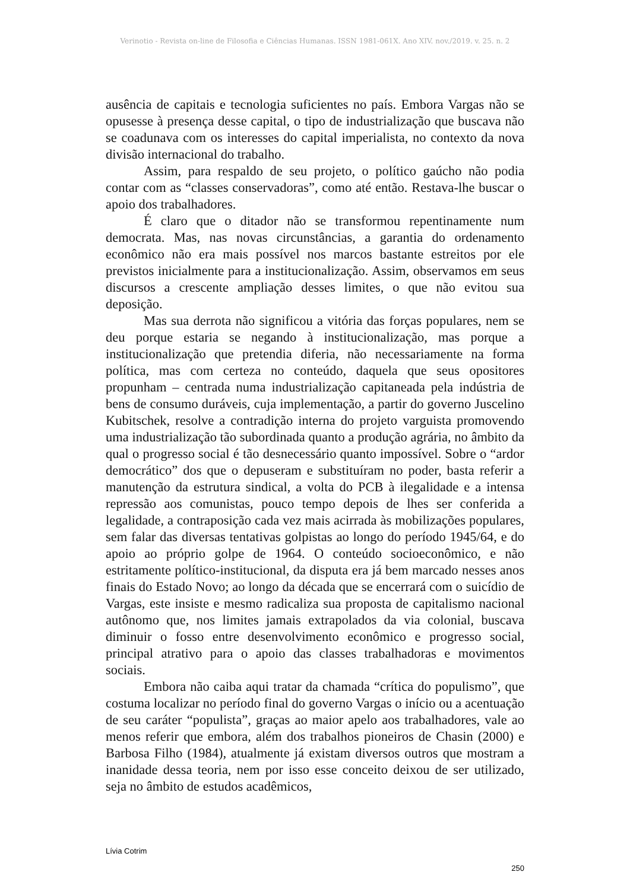Verinotio - Revista on-line de Filosofia e Ciências Humanas. ISSN 1981-061X. Ano XIV. nov./2019. v. 25. n. 2
ausência de capitais e tecnologia suficientes no país. Embora Vargas não se opusesse à presença desse capital, o tipo de industrialização que buscava não se coadunava com os interesses do capital imperialista, no contexto da nova divisão internacional do trabalho.
Assim, para respaldo de seu projeto, o político gaúcho não podia contar com as “classes conservadoras”, como até então. Restava-lhe buscar o apoio dos trabalhadores.
É claro que o ditador não se transformou repentinamente num democrata. Mas, nas novas circunstâncias, a garantia do ordenamento econômico não era mais possível nos marcos bastante estreitos por ele previstos inicialmente para a institucionalização. Assim, observamos em seus discursos a crescente ampliação desses limites, o que não evitou sua deposição.
Mas sua derrota não significou a vitória das forças populares, nem se deu porque estaria se negando à institucionalização, mas porque a institucionalização que pretendia diferia, não necessariamente na forma política, mas com certeza no conteúdo, daquela que seus opositores propunham – centrada numa industrialização capitaneada pela indústria de bens de consumo duráveis, cuja implementação, a partir do governo Juscelino Kubitschek, resolve a contradição interna do projeto varguista promovendo uma industrialização tão subordinada quanto a produção agrária, no âmbito da qual o progresso social é tão desnecessário quanto impossível. Sobre o “ardor democrático” dos que o depuseram e substituíram no poder, basta referir a manutenção da estrutura sindical, a volta do PCB à ilegalidade e a intensa repressão aos comunistas, pouco tempo depois de lhes ser conferida a legalidade, a contraposição cada vez mais acirrada às mobilizações populares, sem falar das diversas tentativas golpistas ao longo do período 1945/64, e do apoio ao próprio golpe de 1964. O conteúdo socioeconômico, e não estritamente político-institucional, da disputa era já bem marcado nesses anos finais do Estado Novo; ao longo da década que se encerrará com o suicídio de Vargas, este insiste e mesmo radicaliza sua proposta de capitalismo nacional autônomo que, nos limites jamais extrapolados da via colonial, buscava diminuir o fosso entre desenvolvimento econômico e progresso social, principal atrativo para o apoio das classes trabalhadoras e movimentos sociais.
Embora não caiba aqui tratar da chamada “crítica do populismo”, que costuma localizar no período final do governo Vargas o início ou a acentuação de seu caráter “populista”, graças ao maior apelo aos trabalhadores, vale ao menos referir que embora, além dos trabalhos pioneiros de Chasin (2000) e Barbosa Filho (1984), atualmente já existam diversos outros que mostram a inanidade dessa teoria, nem por isso esse conceito deixou de ser utilizado, seja no âmbito de estudos acadêmicos,
Lívia Cotrim
250